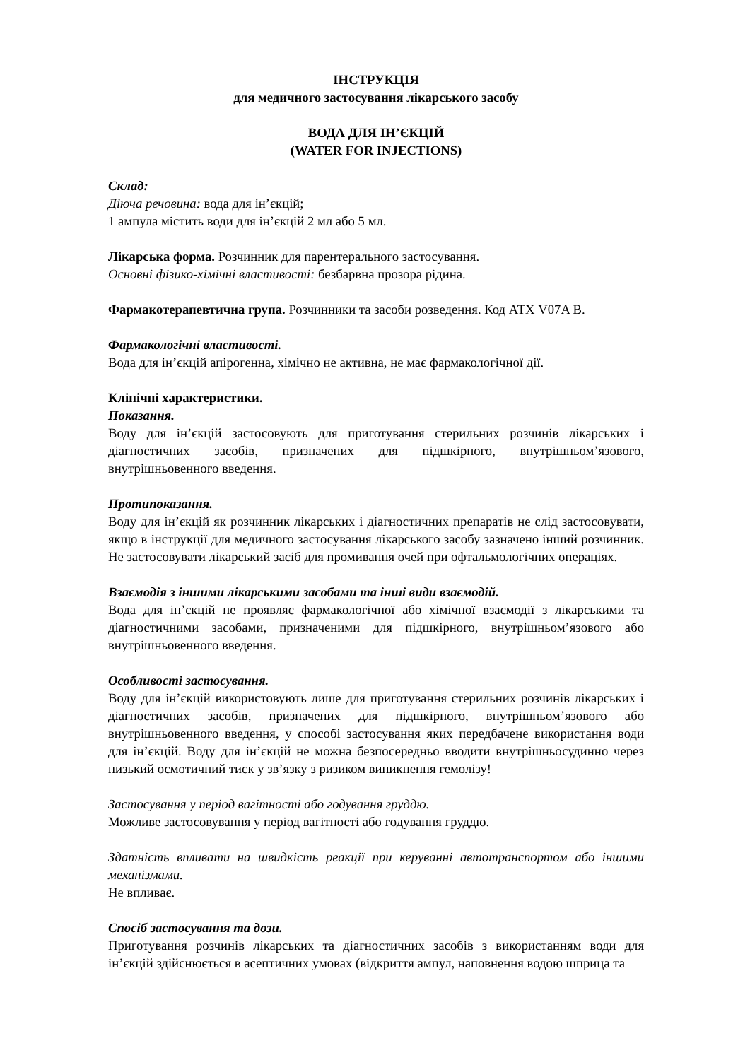ІНСТРУКЦІЯ
для медичного застосування лікарського засобу
ВОДА ДЛЯ ІН’ЄКЦІЙ
(WATER FOR INJECTIONS)
Склад:
Діюча речовина: вода для ін’єкцій;
1 ампула містить води для ін’єкцій 2 мл або 5 мл.
Лікарська форма. Розчинник для парентерального застосування.
Основні фізико-хімічні властивості: безбарвна прозора рідина.
Фармакотерапевтична група. Розчинники та засоби розведення. Код АТХ V07A B.
Фармакологічні властивості.
Вода для ін’єкцій апірогенна, хімічно не активна, не має фармакологічної дії.
Клінічні характеристики.
Показання.
Воду для ін’єкцій застосовують для приготування стерильних розчинів лікарських і діагностичних засобів, призначених для підшкірного, внутрішньом’язового, внутрішньовенного введення.
Протипоказання.
Воду для ін’єкцій як розчинник лікарських і діагностичних препаратів не слід застосовувати, якщо в інструкції для медичного застосування лікарського засобу зазначено інший розчинник. Не застосовувати лікарський засіб для промивання очей при офтальмологічних операціях.
Взаємодія з іншими лікарськими засобами та інші види взаємодій.
Вода для ін’єкцій не проявляє фармакологічної або хімічної взаємодії з лікарськими та діагностичними засобами, призначеними для підшкірного, внутрішньом’язового або внутрішньовенного введення.
Особливості застосування.
Воду для ін’єкцій використовують лише для приготування стерильних розчинів лікарських і діагностичних засобів, призначених для підшкірного, внутрішньом’язового або внутрішньовенного введення, у способі застосування яких передбачене використання води для ін’єкцій. Воду для ін’єкцій не можна безпосередньо вводити внутрішньосудинно через низький осмотичний тиск у зв’язку з ризиком виникнення гемолізу!
Застосування у період вагітності або годування груддю.
Можливе застосовування у період вагітності або годування груддю.
Здатність впливати на швидкість реакції при керуванні автотранспортом або іншими механізмами.
Не впливає.
Спосіб застосування та дози.
Приготування розчинів лікарських та діагностичних засобів з використанням води для ін’єкцій здійснюється в асептичних умовах (відкриття ампул, наповнення водою шприца та